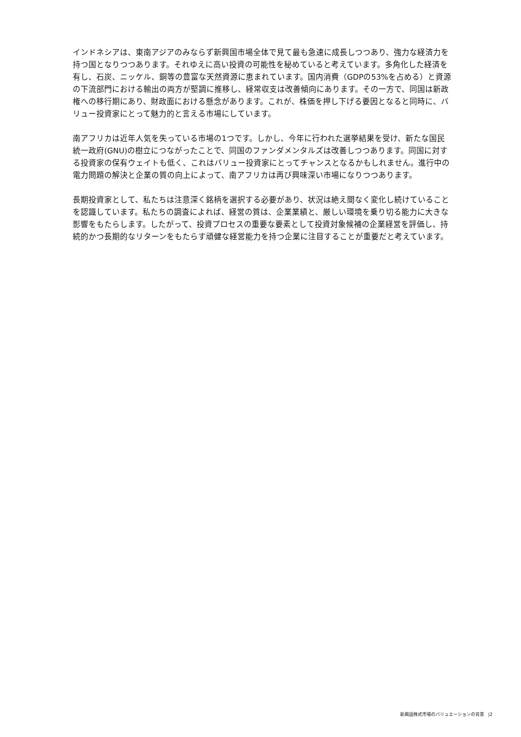インドネシアは、東南アジアのみならず新興国市場全体で見て最も急速に成長しつつあり、強力な経済力を持つ国となりつつあります。それゆえに高い投資の可能性を秘めていると考えています。多角化した経済を有し、石炭、ニッケル、銅等の豊富な天然資源に恵まれています。国内消費（GDPの53%を占める）と資源の下流部門における輸出の両方が堅調に推移し、経常収支は改善傾向にあります。その一方で、同国は新政権への移行期にあり、財政面における懸念があります。これが、株価を押し下げる要因となると同時に、バリュー投資家にとって魅力的と言える市場にしています。
南アフリカは近年人気を失っている市場の1つです。しかし、今年に行われた選挙結果を受け、新たな国民統一政府(GNU)の樹立につながったことで、同国のファンダメンタルズは改善しつつあります。同国に対する投資家の保有ウェイトも低く、これはバリュー投資家にとってチャンスとなるかもしれません。進行中の電力問題の解決と企業の質の向上によって、南アフリカは再び興味深い市場になりつつあります。
長期投資家として、私たちは注意深く銘柄を選択する必要があり、状況は絶え間なく変化し続けていることを認識しています。私たちの調査によれば、経営の質は、企業業績と、厳しい環境を乗り切る能力に大きな影響をもたらします。したがって、投資プロセスの重要な要素として投資対象候補の企業経営を評価し、持続的かつ長期的なリターンをもたらす頑健な経営能力を持つ企業に注目することが重要だと考えています。
新興国株式市場のバリュエーションの背景 |2